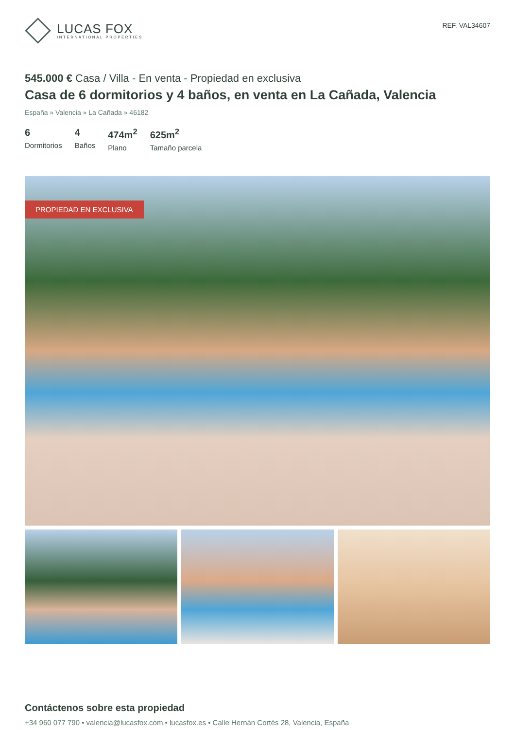LUCAS FOX
INTERNATIONAL PROPERTIES
REF. VAL34607
545.000 € Casa / Villa - En venta - Propiedad en exclusiva
Casa de 6 dormitorios y 4 baños, en venta en La Cañada, Valencia
España » Valencia » La Cañada » 46182
6
Dormitorios
4
Baños
474m<sup>2</sup>
Plano
625m<sup>2</sup>
Tamaño parcela
PROPIEDAD EN EXCLUSIVA
Contáctenos sobre esta propiedad
+34 960 077 790 • valencia@lucasfox.com • lucasfox.es • Calle Hernán Cortés 28, Valencia, España